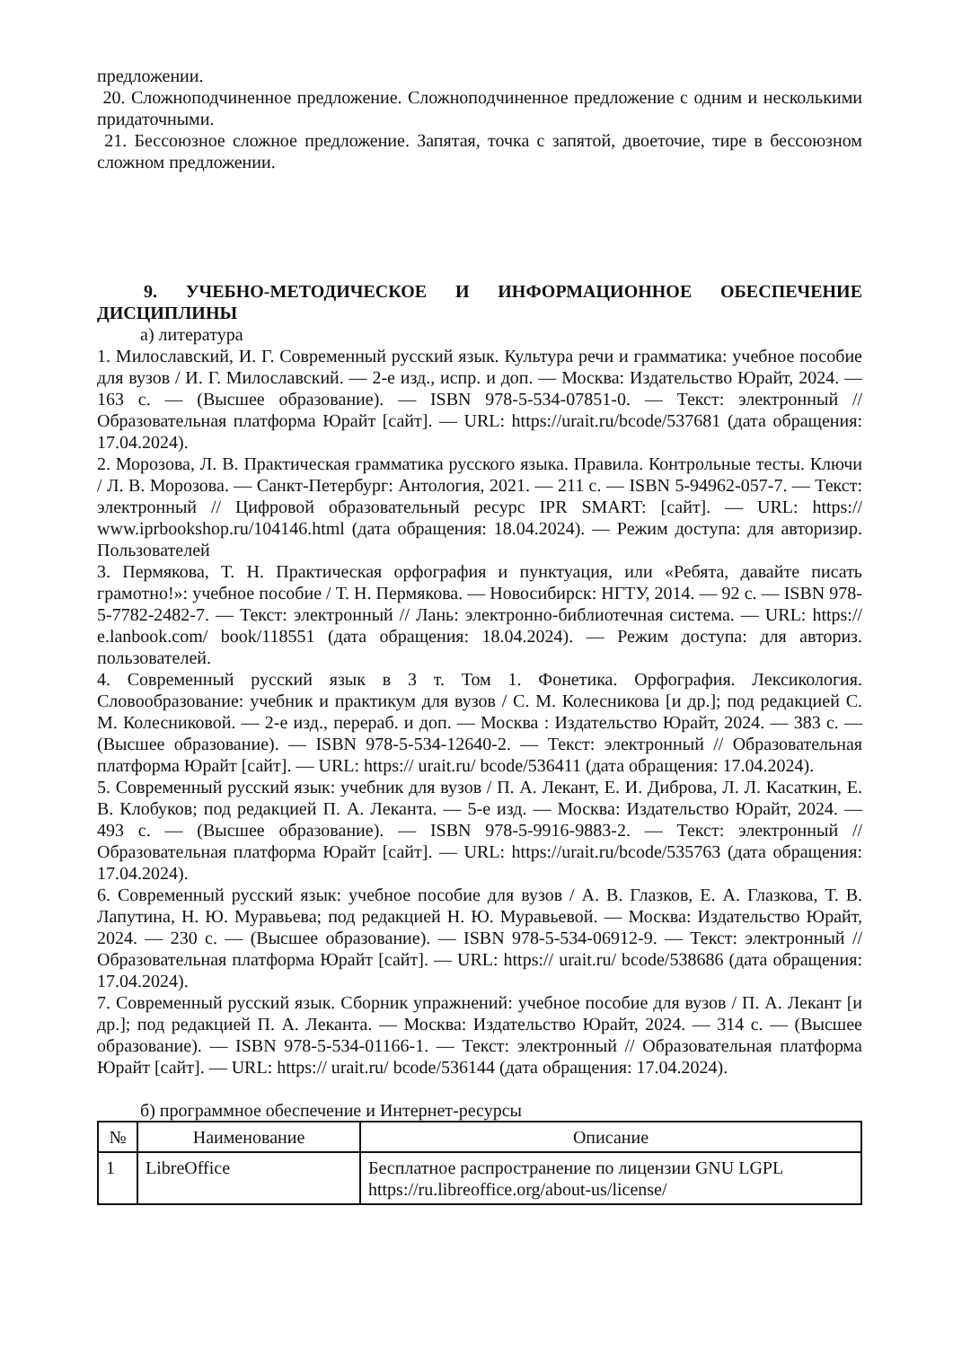предложении.
20. Сложноподчиненное предложение. Сложноподчиненное предложение с одним и несколькими придаточными.
21. Бессоюзное сложное предложение. Запятая, точка с запятой, двоеточие, тире в бессоюзном сложном предложении.
9. УЧЕБНО-МЕТОДИЧЕСКОЕ И ИНФОРМАЦИОННОЕ ОБЕСПЕЧЕНИЕ ДИСЦИПЛИНЫ
а) литература
1. Милославский, И. Г. Современный русский язык. Культура речи и грамматика: учебное пособие для вузов / И. Г. Милославский. — 2-е изд., испр. и доп. — Москва: Издательство Юрайт, 2024. — 163 с. — (Высшее образование). — ISBN 978-5-534-07851-0. — Текст: электронный // Образовательная платформа Юрайт [сайт]. — URL: https://urait.ru/bcode/537681 (дата обращения: 17.04.2024).
2. Морозова, Л. В. Практическая грамматика русского языка. Правила. Контрольные тесты. Ключи / Л. В. Морозова. — Санкт-Петербург: Антология, 2021. — 211 с. — ISBN 5-94962-057-7. — Текст: электронный // Цифровой образовательный ресурс IPR SMART: [сайт]. — URL: https:// www.iprbookshop.ru/104146.html (дата обращения: 18.04.2024). — Режим доступа: для авторизир. Пользователей
3. Пермякова, Т. Н. Практическая орфография и пунктуация, или «Ребята, давайте писать грамотно!»: учебное пособие / Т. Н. Пермякова. — Новосибирск: НГТУ, 2014. — 92 с. — ISBN 978-5-7782-2482-7. — Текст: электронный // Лань: электронно-библиотечная система. — URL: https:// e.lanbook.com/ book/118551 (дата обращения: 18.04.2024). — Режим доступа: для авториз. пользователей.
4. Современный русский язык в 3 т. Том 1. Фонетика. Орфография. Лексикология. Словообразование: учебник и практикум для вузов / С. М. Колесникова [и др.]; под редакцией С. М. Колесниковой. — 2-е изд., перераб. и доп. — Москва : Издательство Юрайт, 2024. — 383 с. — (Высшее образование). — ISBN 978-5-534-12640-2. — Текст: электронный // Образовательная платформа Юрайт [сайт]. — URL: https:// urait.ru/ bcode/536411 (дата обращения: 17.04.2024).
5. Современный русский язык: учебник для вузов / П. А. Лекант, Е. И. Диброва, Л. Л. Касаткин, Е. В. Клобуков; под редакцией П. А. Леканта. — 5-е изд. — Москва: Издательство Юрайт, 2024. — 493 с. — (Высшее образование). — ISBN 978-5-9916-9883-2. — Текст: электронный // Образовательная платформа Юрайт [сайт]. — URL: https://urait.ru/bcode/535763 (дата обращения: 17.04.2024).
6. Современный русский язык: учебное пособие для вузов / А. В. Глазков, Е. А. Глазкова, Т. В. Лапутина, Н. Ю. Муравьева; под редакцией Н. Ю. Муравьевой. — Москва: Издательство Юрайт, 2024. — 230 с. — (Высшее образование). — ISBN 978-5-534-06912-9. — Текст: электронный // Образовательная платформа Юрайт [сайт]. — URL: https:// urait.ru/ bcode/538686 (дата обращения: 17.04.2024).
7. Современный русский язык. Сборник упражнений: учебное пособие для вузов / П. А. Лекант [и др.]; под редакцией П. А. Леканта. — Москва: Издательство Юрайт, 2024. — 314 с. — (Высшее образование). — ISBN 978-5-534-01166-1. — Текст: электронный // Образовательная платформа Юрайт [сайт]. — URL: https:// urait.ru/ bcode/536144 (дата обращения: 17.04.2024).
б) программное обеспечение и Интернет-ресурсы
| № | Наименование | Описание |
| --- | --- | --- |
| 1 | LibreOffice | Бесплатное распространение по лицензии GNU LGPL https://ru.libreoffice.org/about-us/license/ |